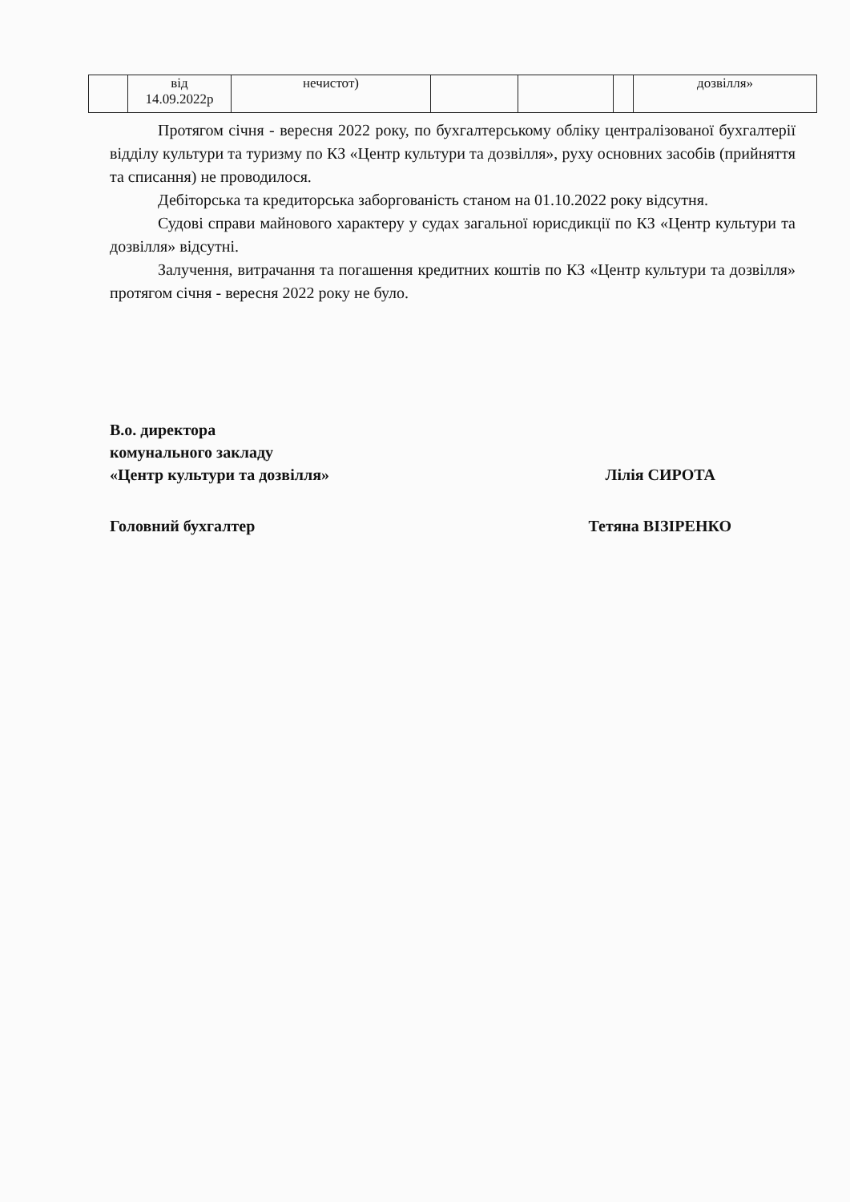| | від 14.09.2022р | нечистот) | | | | дозвілля» |
Протягом січня - вересня 2022 року, по бухгалтерському обліку централізованої бухгалтерії відділу культури та туризму по КЗ «Центр культури та дозвілля», руху основних засобів (прийняття та списання) не проводилося.
Дебіторська та кредиторська заборгованість станом на 01.10.2022 року відсутня.
Судові справи майнового характеру у судах загальної юрисдикції по КЗ «Центр культури та дозвілля» відсутні.
Залучення, витрачання та погашення кредитних коштів по КЗ «Центр культури та дозвілля» протягом січня - вересня 2022 року не було.
В.о. директора
комунального закладу
«Центр культури та дозвілля» Лілія СИРОТА
Головний бухгалтер Тетяна ВІЗІРЕНКО